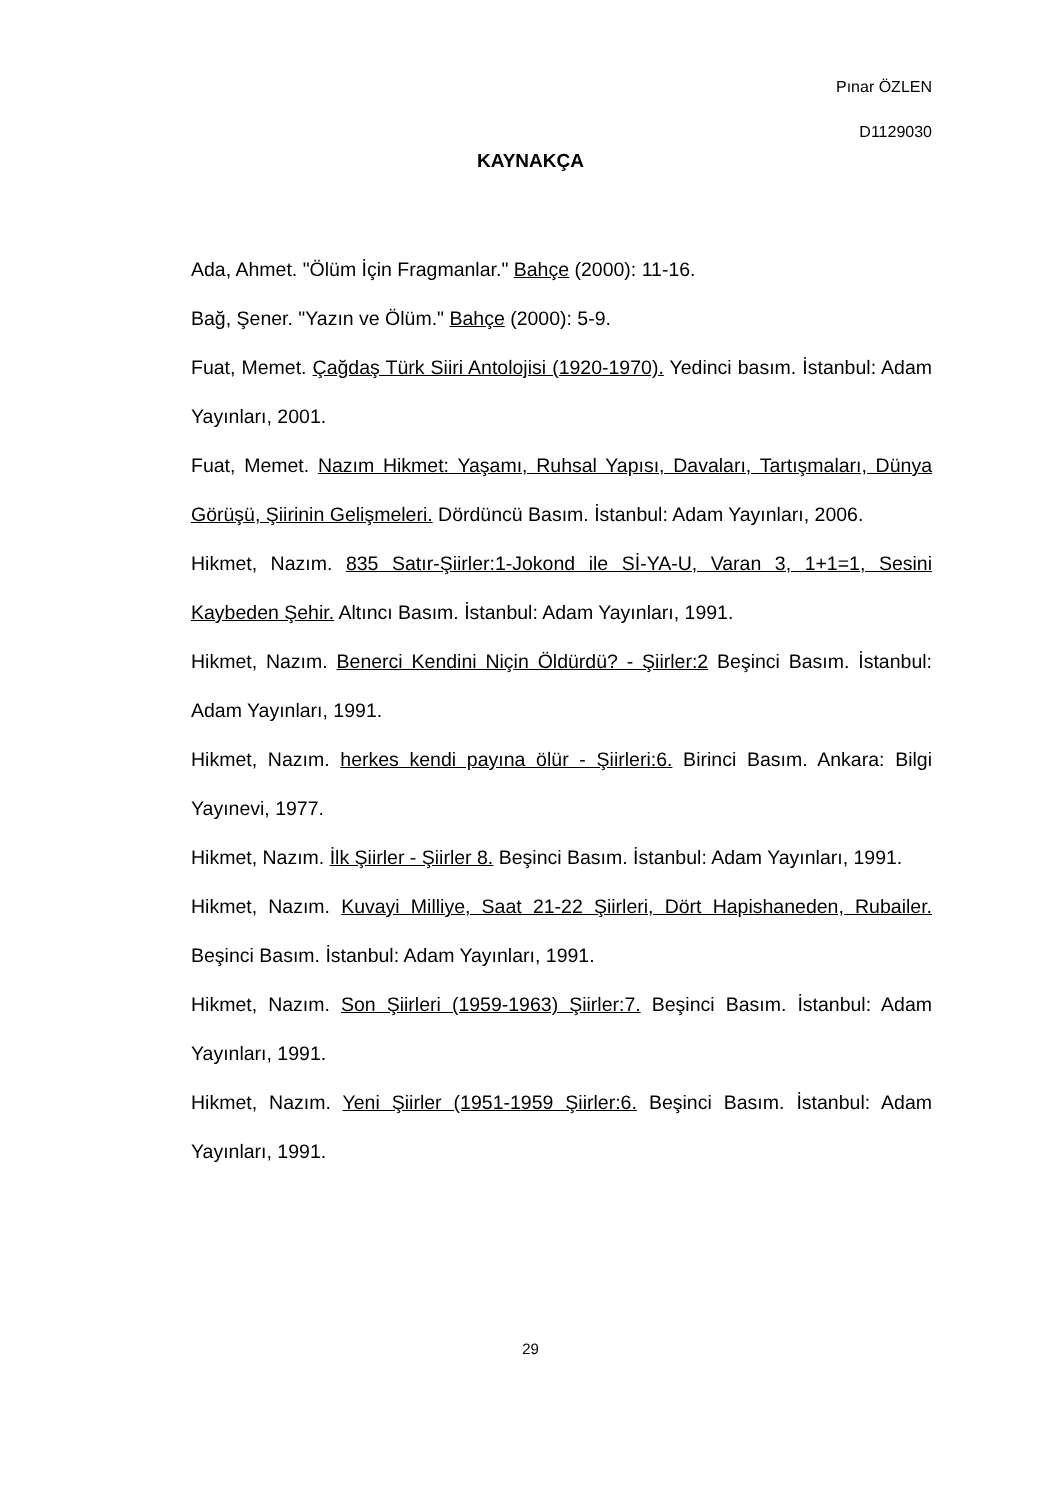Pınar ÖZLEN
D1129030
KAYNAKÇA
Ada, Ahmet. "Ölüm İçin Fragmanlar." Bahçe (2000): 11-16.
Bağ, Şener. "Yazın ve Ölüm." Bahçe (2000): 5-9.
Fuat, Memet. Çağdaş Türk Siiri Antolojisi (1920-1970). Yedinci basım. İstanbul: Adam Yayınları, 2001.
Fuat, Memet. Nazım Hikmet: Yaşamı, Ruhsal Yapısı, Davaları, Tartışmaları, Dünya Görüşü, Şiirinin Gelişmeleri. Dördüncü Basım. İstanbul: Adam Yayınları, 2006.
Hikmet, Nazım. 835 Satır-Şiirler:1-Jokond ile Sİ-YA-U, Varan 3, 1+1=1, Sesini Kaybeden Şehir. Altıncı Basım. İstanbul: Adam Yayınları, 1991.
Hikmet, Nazım. Benerci Kendini Niçin Öldürdü? - Şiirler:2 Beşinci Basım. İstanbul: Adam Yayınları, 1991.
Hikmet, Nazım. herkes kendi payına ölür - Şiirleri:6. Birinci Basım. Ankara: Bilgi Yayınevi, 1977.
Hikmet, Nazım. İlk Şiirler - Şiirler 8. Beşinci Basım. İstanbul: Adam Yayınları, 1991.
Hikmet, Nazım. Kuvayi Milliye, Saat 21-22 Şiirleri, Dört Hapishaneden, Rubailer. Beşinci Basım. İstanbul: Adam Yayınları, 1991.
Hikmet, Nazım. Son Şiirleri (1959-1963) Şiirler:7. Beşinci Basım. İstanbul: Adam Yayınları, 1991.
Hikmet, Nazım. Yeni Şiirler (1951-1959 Şiirler:6. Beşinci Basım. İstanbul: Adam Yayınları, 1991.
29